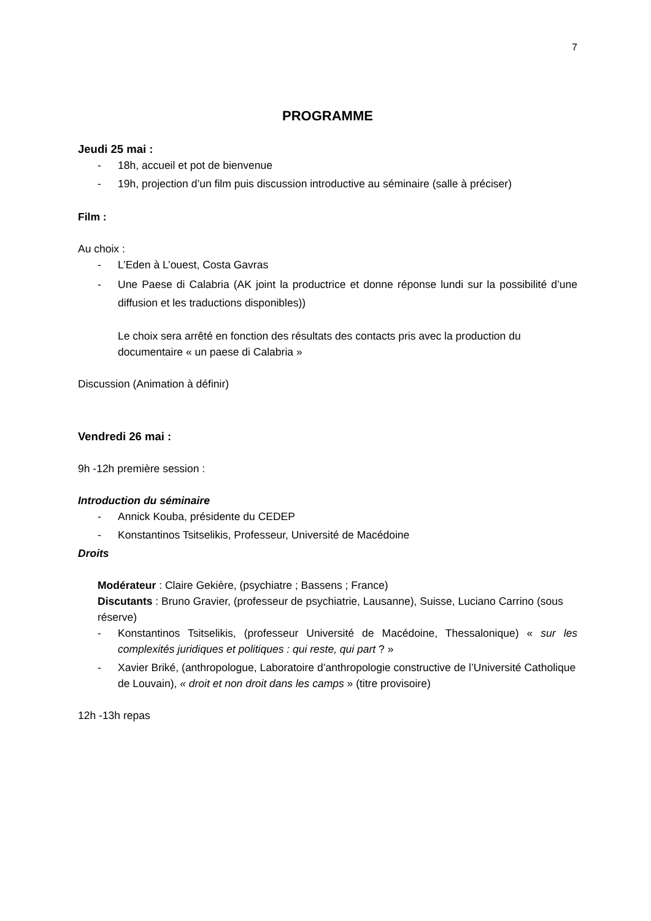7
PROGRAMME
Jeudi 25 mai :
- 18h, accueil et pot de bienvenue
- 19h, projection d’un film puis discussion introductive au séminaire (salle à préciser)
Film :
Au choix :
- L’Eden à L’ouest, Costa Gavras
- Une Paese di Calabria (AK joint la productrice et donne réponse lundi sur la possibilité d’une diffusion et les traductions disponibles))
Le choix sera arrêté en fonction des résultats des contacts pris avec la production du documentaire « un paese di Calabria »
Discussion (Animation à définir)
Vendredi 26 mai :
9h -12h première session :
Introduction du séminaire
- Annick Kouba, présidente du CEDEP
- Konstantinos Tsitselikis, Professeur, Université de Macédoine
Droits
Modérateur : Claire Gekière, (psychiatre ; Bassens ; France)
Discutants : Bruno Gravier, (professeur de psychiatrie, Lausanne), Suisse, Luciano Carrino (sous réserve)
- Konstantinos Tsitselikis, (professeur Université de Macédoine, Thessalonique) « sur les complexités juridiques et politiques : qui reste, qui part ? »
- Xavier Briké, (anthropologue, Laboratoire d’anthropologie constructive de l’Université Catholique de Louvain), « droit et non droit dans les camps » (titre provisoire)
12h -13h repas